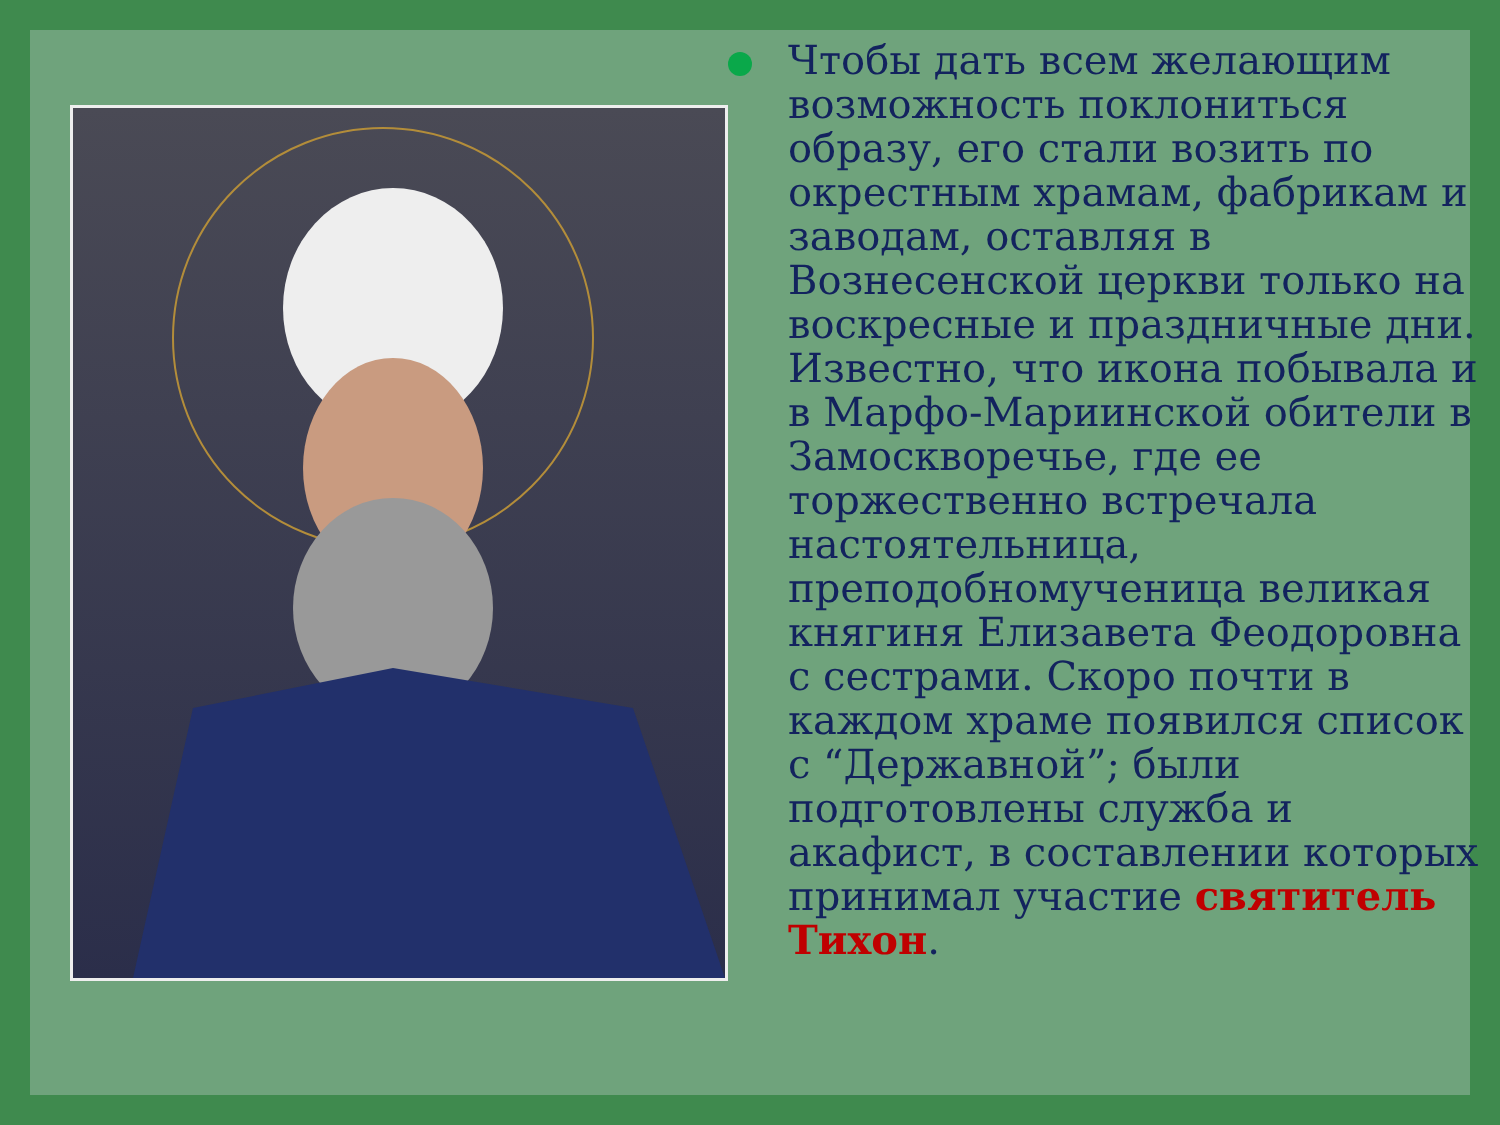Чтобы дать всем желающим возможность поклониться образу, его стали возить по окрестным храмам, фабрикам и заводам, оставляя в Вознесенской церкви только на воскресные и праздничные дни. Известно, что икона побывала и в Марфо-Мариинской обители в Замоскворечье, где ее торжественно встречала настоятельница, преподобномученица великая княгиня Елизавета Феодоровна с сестрами. Скоро почти в каждом храме появился список с “Державной”; были подготовлены служба и акафист, в составлении которых принимал участие святитель Тихон.